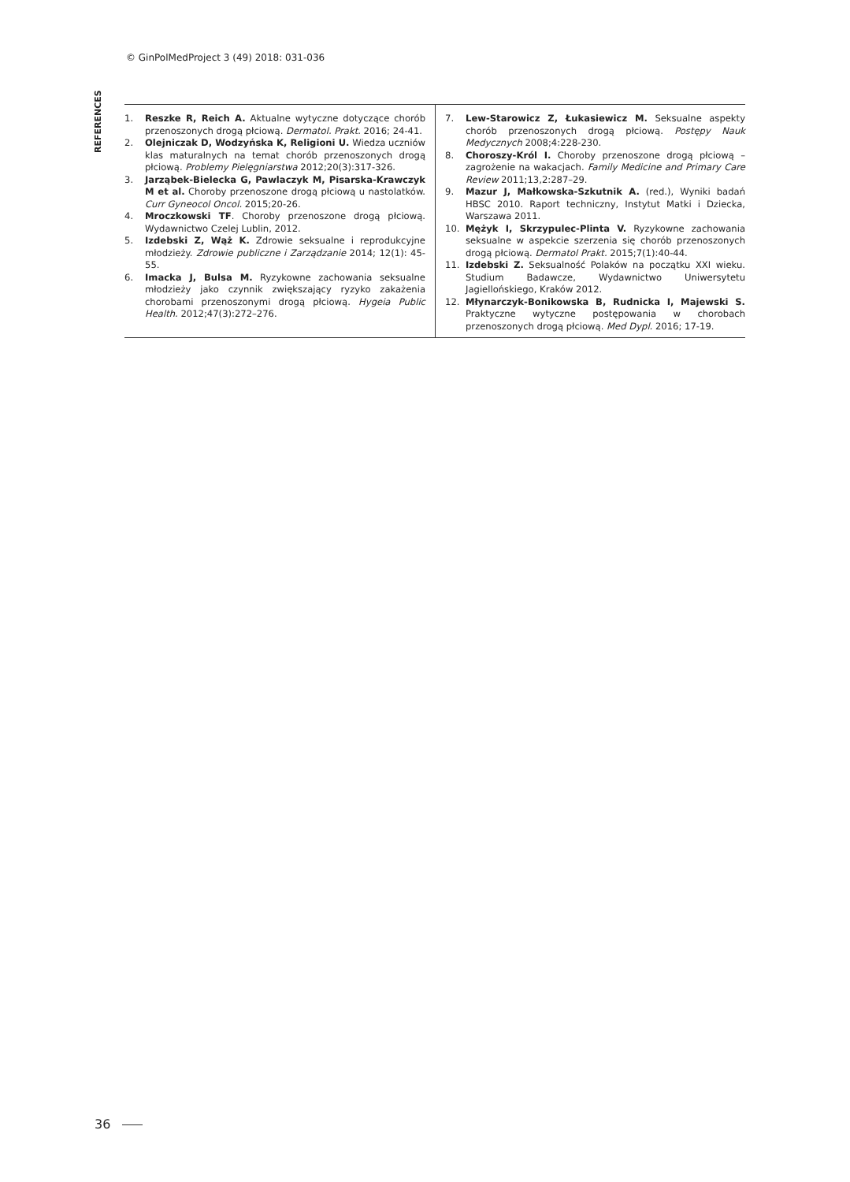© GinPolMedProject 3 (49) 2018: 031-036
REFERENCES
1. Reszke R, Reich A. Aktualne wytyczne dotyczące chorób przenoszonych drogą płciową. Dermatol. Prakt. 2016; 24-41.
2. Olejniczak D, Wodzyńska K, Religioni U. Wiedza uczniów klas maturalnych na temat chorób przenoszonych drogą płciową. Problemy Pielęgniarstwa 2012;20(3):317-326.
3. Jarząbek-Bielecka G, Pawlaczyk M, Pisarska-Krawczyk M et al. Choroby przenoszone drogą płciową u nastolatków. Curr Gyneocol Oncol. 2015;20-26.
4. Mroczkowski TF. Choroby przenoszone drogą płciową. Wydawnictwo Czelej Lublin, 2012.
5. Izdebski Z, Wąż K. Zdrowie seksualne i reprodukcyjne młodzieży. Zdrowie publiczne i Zarządzanie 2014; 12(1): 45-55.
6. Imacka J, Bulsa M. Ryzykowne zachowania seksualne młodzieży jako czynnik zwiększający ryzyko zakażenia chorobami przenoszonymi drogą płciową. Hygeia Public Health. 2012;47(3):272–276.
7. Lew-Starowicz Z, Łukasiewicz M. Seksualne aspekty chorób przenoszonych drogą płciową. Postępy Nauk Medycznych 2008;4:228-230.
8. Choroszy-Król I. Choroby przenoszone drogą płciową – zagrożenie na wakacjach. Family Medicine and Primary Care Review 2011;13,2:287–29.
9. Mazur J, Małkowska-Szkutnik A. (red.), Wyniki badań HBSC 2010. Raport techniczny, Instytut Matki i Dziecka, Warszawa 2011.
10. Mężyk I, Skrzypulec-Plinta V. Ryzykowne zachowania seksualne w aspekcie szerzenia się chorób przenoszonych drogą płciową. Dermatol Prakt. 2015;7(1):40-44.
11. Izdebski Z. Seksualność Polaków na początku XXI wieku. Studium Badawcze, Wydawnictwo Uniwersytetu Jagiellońskiego, Kraków 2012.
12. Młynarczyk-Bonikowska B, Rudnicka I, Majewski S. Praktyczne wytyczne postępowania w chorobach przenoszonych drogą płciową. Med Dypl. 2016; 17-19.
36